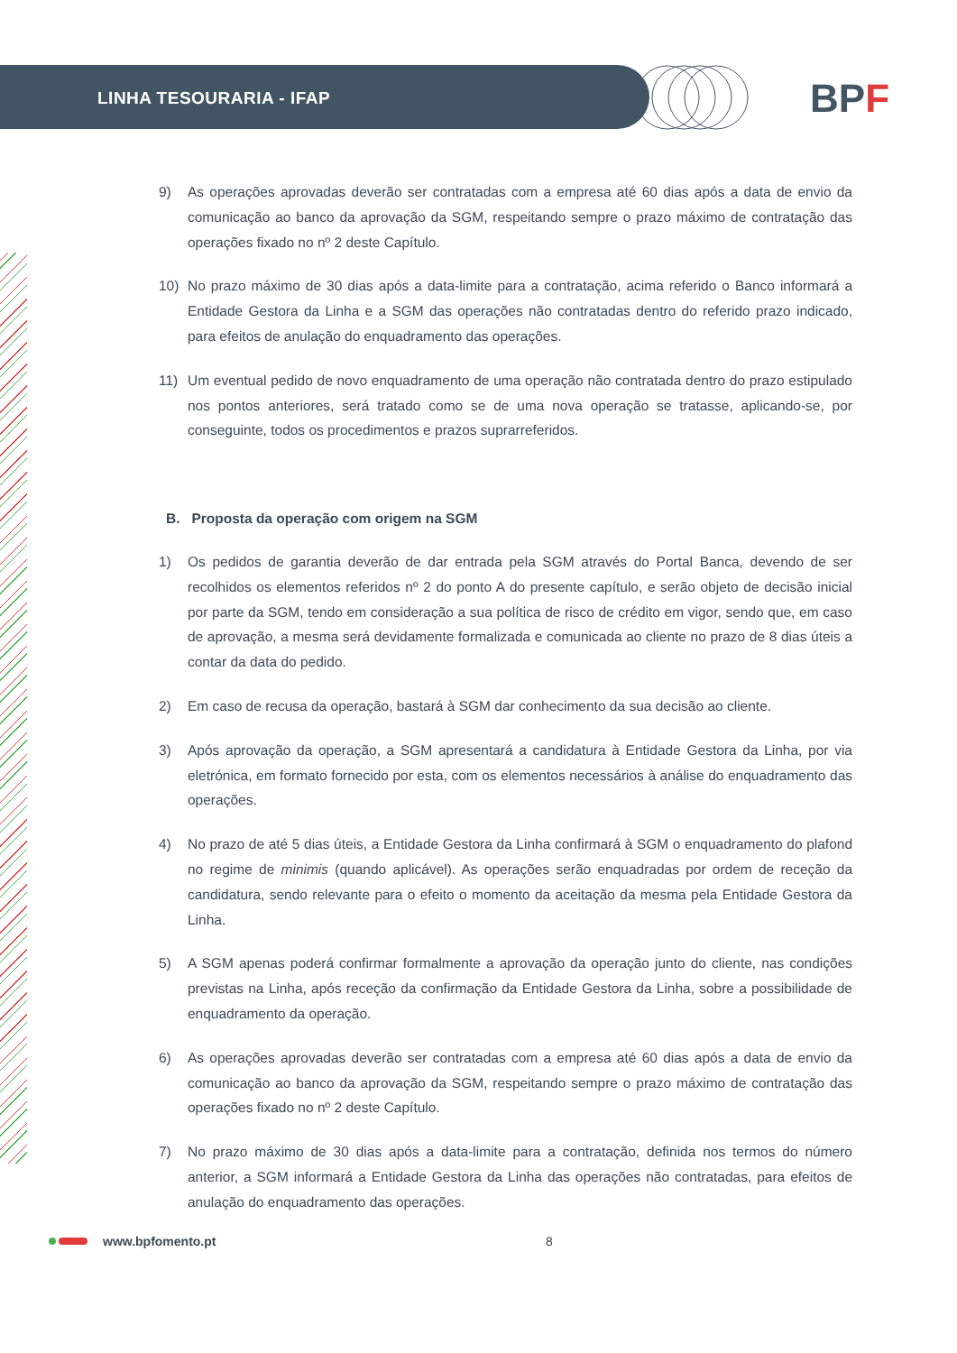LINHA TESOURARIA - IFAP BPF
9) As operações aprovadas deverão ser contratadas com a empresa até 60 dias após a data de envio da comunicação ao banco da aprovação da SGM, respeitando sempre o prazo máximo de contratação das operações fixado no nº 2 deste Capítulo.
10) No prazo máximo de 30 dias após a data-limite para a contratação, acima referido o Banco informará a Entidade Gestora da Linha e a SGM das operações não contratadas dentro do referido prazo indicado, para efeitos de anulação do enquadramento das operações.
11) Um eventual pedido de novo enquadramento de uma operação não contratada dentro do prazo estipulado nos pontos anteriores, será tratado como se de uma nova operação se tratasse, aplicando-se, por conseguinte, todos os procedimentos e prazos suprarreferidos.
B. Proposta da operação com origem na SGM
1) Os pedidos de garantia deverão de dar entrada pela SGM através do Portal Banca, devendo de ser recolhidos os elementos referidos nº 2 do ponto A do presente capítulo, e serão objeto de decisão inicial por parte da SGM, tendo em consideração a sua política de risco de crédito em vigor, sendo que, em caso de aprovação, a mesma será devidamente formalizada e comunicada ao cliente no prazo de 8 dias úteis a contar da data do pedido.
2) Em caso de recusa da operação, bastará à SGM dar conhecimento da sua decisão ao cliente.
3) Após aprovação da operação, a SGM apresentará a candidatura à Entidade Gestora da Linha, por via eletrónica, em formato fornecido por esta, com os elementos necessários à análise do enquadramento das operações.
4) No prazo de até 5 dias úteis, a Entidade Gestora da Linha confirmará à SGM o enquadramento do plafond no regime de minimis (quando aplicável). As operações serão enquadradas por ordem de receção da candidatura, sendo relevante para o efeito o momento da aceitação da mesma pela Entidade Gestora da Linha.
5) A SGM apenas poderá confirmar formalmente a aprovação da operação junto do cliente, nas condições previstas na Linha, após receção da confirmação da Entidade Gestora da Linha, sobre a possibilidade de enquadramento da operação.
6) As operações aprovadas deverão ser contratadas com a empresa até 60 dias após a data de envio da comunicação ao banco da aprovação da SGM, respeitando sempre o prazo máximo de contratação das operações fixado no nº 2 deste Capítulo.
7) No prazo máximo de 30 dias após a data-limite para a contratação, definida nos termos do número anterior, a SGM informará a Entidade Gestora da Linha das operações não contratadas, para efeitos de anulação do enquadramento das operações.
www.bpfomento.pt 8